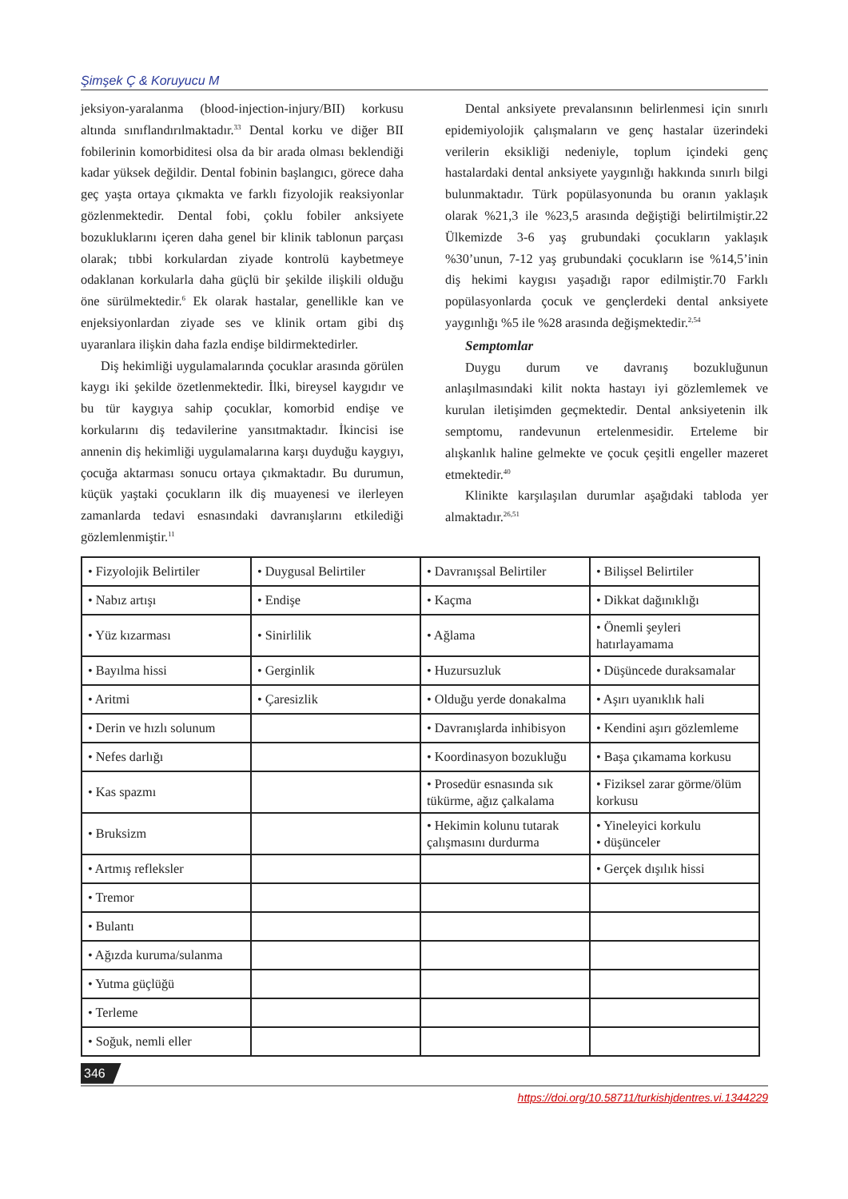Şimşek Ç & Koruyucu M
jeksiyon-yaralanma (blood-injection-injury/BII) korkusu altında sınıflandırılmaktadır.<sup>33</sup> Dental korku ve diğer BII fobilerinin komorbiditesi olsa da bir arada olması beklendiği kadar yüksek değildir. Dental fobinin başlangıcı, görece daha geç yaşta ortaya çıkmakta ve farklı fizyolojik reaksiyonlar gözlenmektedir. Dental fobi, çoklu fobiler anksiyete bozukluklarını içeren daha genel bir klinik tablonun parçası olarak; tıbbi korkulardan ziyade kontrolü kaybetmeye odaklanan korkularla daha güçlü bir şekilde ilişkili olduğu öne sürülmektedir.<sup>6</sup> Ek olarak hastalar, genellikle kan ve enjeksiyonlardan ziyade ses ve klinik ortam gibi dış uyaranlara ilişkin daha fazla endişe bildirmektedirler.
Diş hekimliği uygulamalarında çocuklar arasında görülen kaygı iki şekilde özetlenmektedir. İlki, bireysel kaygıdır ve bu tür kaygıya sahip çocuklar, komorbid endişe ve korkularını diş tedavilerine yansıtmaktadır. İkincisi ise annenin diş hekimliği uygulamalarına karşı duyduğu kaygıyı, çocuğa aktarması sonucu ortaya çıkmaktadır. Bu durumun, küçük yaştaki çocukların ilk diş muayenesi ve ilerleyen zamanlarda tedavi esnasındaki davranışlarını etkilediği gözlemlenmiştir.<sup>11</sup>
Dental anksiyete prevalansının belirlenmesi için sınırlı epidemiyolojik çalışmaların ve genç hastalar üzerindeki verilerin eksikliği nedeniyle, toplum içindeki genç hastalardaki dental anksiyete yaygınlığı hakkında sınırlı bilgi bulunmaktadır. Türk popülasyonunda bu oranın yaklaşık olarak %21,3 ile %23,5 arasında değiştiği belirtilmiştir.22 Ülkemizde 3-6 yaş grubundaki çocukların yaklaşık %30’unun, 7-12 yaş grubundaki çocukların ise %14,5’inin diş hekimi kaygısı yaşadığı rapor edilmiştir.70 Farklı popülasyonlarda çocuk ve gençlerdeki dental anksiyete yaygınlığı %5 ile %28 arasında değişmektedir.<sup>2,54</sup>
Semptomlar
Duygu durum ve davranış bozukluğunun anlaşılmasındaki kilit nokta hastayı iyi gözlemlemek ve kurulan iletişimden geçmektedir. Dental anksiyetenin ilk semptomu, randevunun ertelenmesidir. Erteleme bir alışkanlık haline gelmekte ve çocuk çeşitli engeller mazeret etmektedir.<sup>40</sup>
Klinikte karşılaşılan durumlar aşağıdaki tabloda yer almaktadır.<sup>26,51</sup>
| • Fizyolojik Belirtiler | • Duygusal Belirtiler | • Davranışsal Belirtiler | • Bilişsel Belirtiler |
| • Nabız artışı | • Endişe | • Kaçma | • Dikkat dağınıklığı |
| • Yüz kızarması | • Sinirlilik | • Ağlama | • Önemli şeyleri hatırlayamama |
| • Bayılma hissi | • Gerginlik | • Huzursuzluk | • Düşüncede duraksamalar |
| • Aritmi | • Çaresizlik | • Olduğu yerde donakalma | • Aşırı uyanıklık hali |
| • Derin ve hızlı solunum | | • Davranışlarda inhibisyon | • Kendini aşırı gözlemleme |
| • Nefes darlığı | | • Koordinasyon bozukluğu | • Başa çıkamama korkusu |
| • Kas spazmı | | • Prosedür esnasında sık tükürme, ağız çalkalama | • Fiziksel zarar görme/ölüm korkusu |
| • Bruksizm | | • Hekimin kolunu tutarak çalışmasını durdurma | • Yineleyici korkulu • düşünceler |
| • Artmış refleksler | | | • Gerçek dışılık hissi |
| • Tremor | | | |
| • Bulantı | | | |
| • Ağızda kuruma/sulanma | | | |
| • Yutma güçlüğü | | | |
| • Terleme | | | |
| • Soğuk, nemli eller | | | |
346
https://doi.org/10.58711/turkishjdentres.vi.1344229